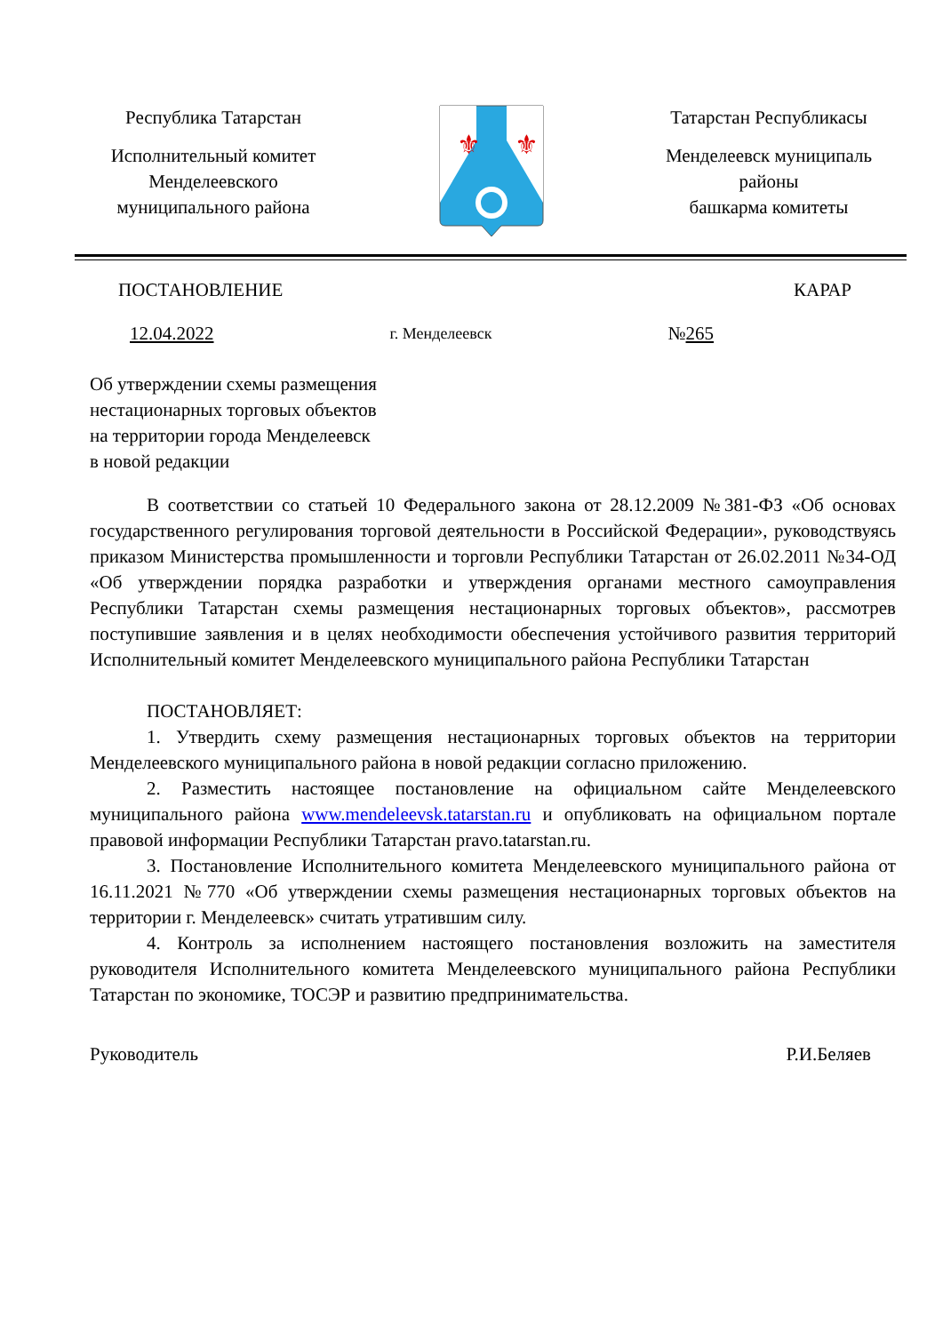Республика Татарстан
Исполнительный комитет
Менделеевского
муниципального района
⚜
⚜
Татарстан Республикасы
Менделеевск муниципаль
районы
башкарма комитеты
ПОСТАНОВЛЕНИЕ КАРАР
12.04.2022 г. Менделеевск №265
Об утверждении схемы размещения
нестационарных торговых объектов
на территории города Менделеевск
в новой редакции
В соответствии со статьей 10 Федерального закона от 28.12.2009 №381-ФЗ «Об основах государственного регулирования торговой деятельности в Российской Федерации», руководствуясь приказом Министерства промышленности и торговли Республики Татарстан от 26.02.2011 №34-ОД «Об утверждении порядка разработки и утверждения органами местного самоуправления Республики Татарстан схемы размещения нестационарных торговых объектов», рассмотрев поступившие заявления и в целях необходимости обеспечения устойчивого развития территорий Исполнительный комитет Менделеевского муниципального района Республики Татарстан
ПОСТАНОВЛЯЕТ:
1. Утвердить схему размещения нестационарных торговых объектов на территории Менделеевского муниципального района в новой редакции согласно приложению.
2. Разместить настоящее постановление на официальном сайте Менделеевского муниципального района www.mendeleevsk.tatarstan.ru и опубликовать на официальном портале правовой информации Республики Татарстан pravo.tatarstan.ru.
3. Постановление Исполнительного комитета Менделеевского муниципального района от 16.11.2021 №770 «Об утверждении схемы размещения нестационарных торговых объектов на территории г. Менделеевск» считать утратившим силу.
4. Контроль за исполнением настоящего постановления возложить на заместителя руководителя Исполнительного комитета Менделеевского муниципального района Республики Татарстан по экономике, ТОСЭР и развитию предпринимательства.
Руководитель Р.И.Беляев